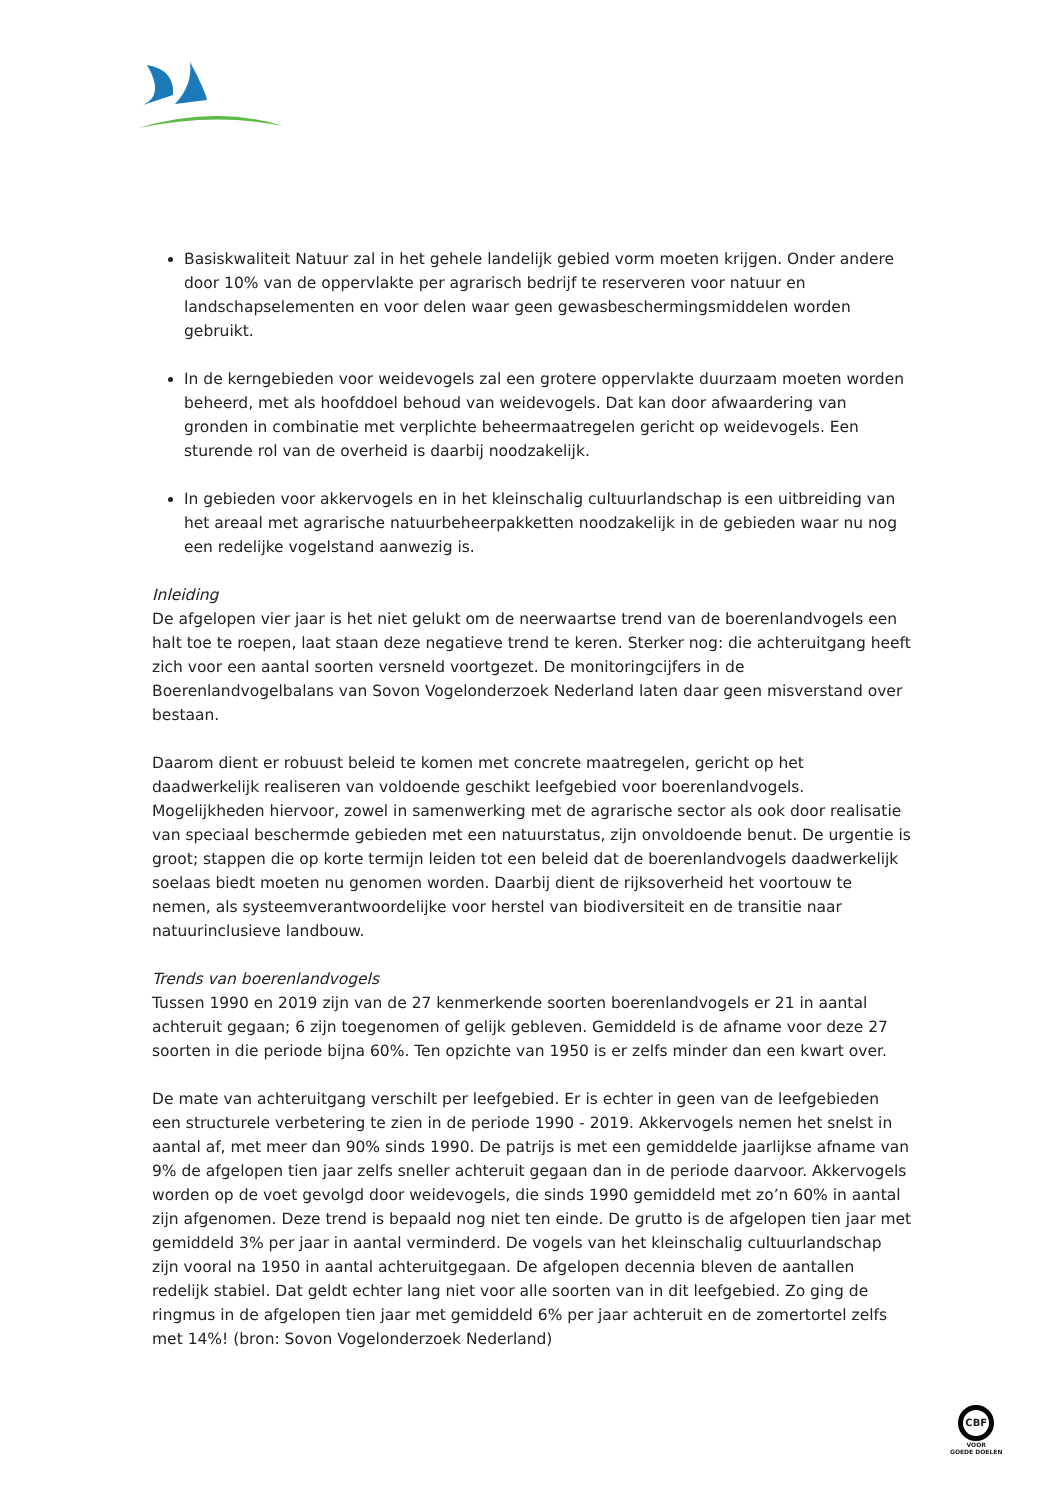Basiskwaliteit Natuur zal in het gehele landelijk gebied vorm moeten krijgen. Onder andere door 10% van de oppervlakte per agrarisch bedrijf te reserveren voor natuur en landschapselementen en voor delen waar geen gewasbeschermingsmiddelen worden gebruikt.
In de kerngebieden voor weidevogels zal een grotere oppervlakte duurzaam moeten worden beheerd, met als hoofddoel behoud van weidevogels. Dat kan door afwaardering van gronden in combinatie met verplichte beheermaatregelen gericht op weidevogels. Een sturende rol van de overheid is daarbij noodzakelijk.
In gebieden voor akkervogels en in het kleinschalig cultuurlandschap is een uitbreiding van het areaal met agrarische natuurbeheerpakketten noodzakelijk in de gebieden waar nu nog een redelijke vogelstand aanwezig is.
Inleiding
De afgelopen vier jaar is het niet gelukt om de neerwaartse trend van de boerenlandvogels een halt toe te roepen, laat staan deze negatieve trend te keren. Sterker nog: die achteruitgang heeft zich voor een aantal soorten versneld voortgezet. De monitoringcijfers in de Boerenlandvogelbalans van Sovon Vogelonderzoek Nederland laten daar geen misverstand over bestaan.
Daarom dient er robuust beleid te komen met concrete maatregelen, gericht op het daadwerkelijk realiseren van voldoende geschikt leefgebied voor boerenlandvogels. Mogelijkheden hiervoor, zowel in samenwerking met de agrarische sector als ook door realisatie van speciaal beschermde gebieden met een natuurstatus, zijn onvoldoende benut. De urgentie is groot; stappen die op korte termijn leiden tot een beleid dat de boerenlandvogels daadwerkelijk soelaas biedt moeten nu genomen worden. Daarbij dient de rijksoverheid het voortouw te nemen, als systeemverantwoordelijke voor herstel van biodiversiteit en de transitie naar natuurinclusieve landbouw.
Trends van boerenlandvogels
Tussen 1990 en 2019 zijn van de 27 kenmerkende soorten boerenlandvogels er 21 in aantal achteruit gegaan; 6 zijn toegenomen of gelijk gebleven. Gemiddeld is de afname voor deze 27 soorten in die periode bijna 60%. Ten opzichte van 1950 is er zelfs minder dan een kwart over.
De mate van achteruitgang verschilt per leefgebied. Er is echter in geen van de leefgebieden een structurele verbetering te zien in de periode 1990 - 2019. Akkervogels nemen het snelst in aantal af, met meer dan 90% sinds 1990. De patrijs is met een gemiddelde jaarlijkse afname van 9% de afgelopen tien jaar zelfs sneller achteruit gegaan dan in de periode daarvoor. Akkervogels worden op de voet gevolgd door weidevogels, die sinds 1990 gemiddeld met zo’n 60% in aantal zijn afgenomen. Deze trend is bepaald nog niet ten einde. De grutto is de afgelopen tien jaar met gemiddeld 3% per jaar in aantal verminderd. De vogels van het kleinschalig cultuurlandschap zijn vooral na 1950 in aantal achteruitgegaan. De afgelopen decennia bleven de aantallen redelijk stabiel. Dat geldt echter lang niet voor alle soorten van in dit leefgebied. Zo ging de ringmus in de afgelopen tien jaar met gemiddeld 6% per jaar achteruit en de zomertortel zelfs met 14%! (bron: Sovon Vogelonderzoek Nederland)
CBF
VOOR
GOEDE DOELEN